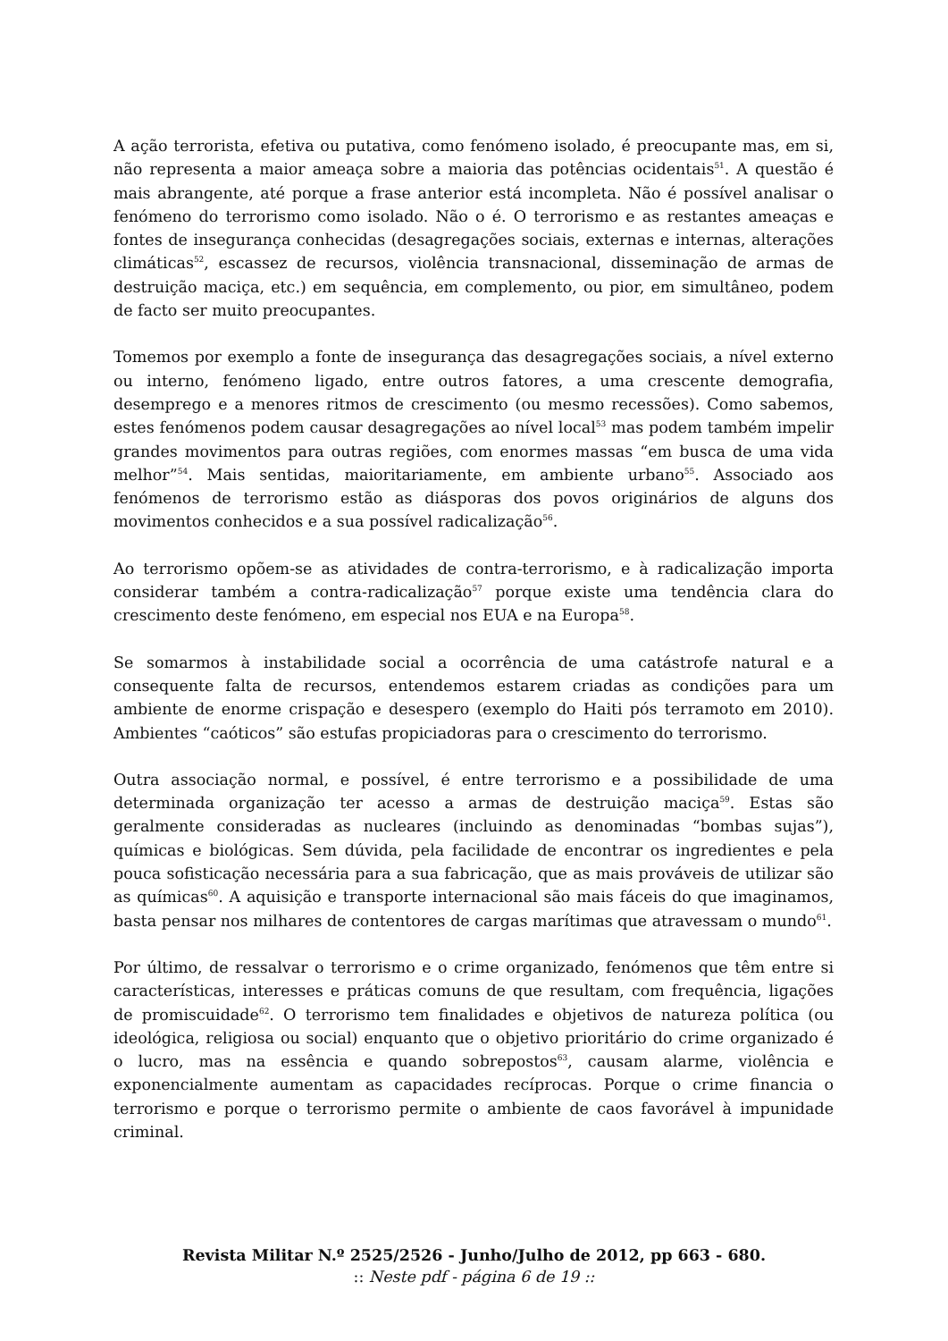A ação terrorista, efetiva ou putativa, como fenómeno isolado, é preocupante mas, em si, não representa a maior ameaça sobre a maioria das potências ocidentais<sup>51</sup>. A questão é mais abrangente, até porque a frase anterior está incompleta. Não é possível analisar o fenómeno do terrorismo como isolado. Não o é. O terrorismo e as restantes ameaças e fontes de insegurança conhecidas (desagregações sociais, externas e internas, alterações climáticas<sup>52</sup>, escassez de recursos, violência transnacional, disseminação de armas de destruição maciça, etc.) em sequência, em complemento, ou pior, em simultâneo, podem de facto ser muito preocupantes.
Tomemos por exemplo a fonte de insegurança das desagregações sociais, a nível externo ou interno, fenómeno ligado, entre outros fatores, a uma crescente demografia, desemprego e a menores ritmos de crescimento (ou mesmo recessões). Como sabemos, estes fenómenos podem causar desagregações ao nível local<sup>53</sup> mas podem também impelir grandes movimentos para outras regiões, com enormes massas “em busca de uma vida melhor”<sup>54</sup>. Mais sentidas, maioritariamente, em ambiente urbano<sup>55</sup>. Associado aos fenómenos de terrorismo estão as diásporas dos povos originários de alguns dos movimentos conhecidos e a sua possível radicalização<sup>56</sup>.
Ao terrorismo opõem-se as atividades de contra-terrorismo, e à radicalização importa considerar também a contra-radicalização<sup>57</sup> porque existe uma tendência clara do crescimento deste fenómeno, em especial nos EUA e na Europa<sup>58</sup>.
Se somarmos à instabilidade social a ocorrência de uma catástrofe natural e a consequente falta de recursos, entendemos estarem criadas as condições para um ambiente de enorme crispação e desespero (exemplo do Haiti pós terramoto em 2010). Ambientes “caóticos” são estufas propiciadoras para o crescimento do terrorismo.
Outra associação normal, e possível, é entre terrorismo e a possibilidade de uma determinada organização ter acesso a armas de destruição maciça<sup>59</sup>. Estas são geralmente consideradas as nucleares (incluindo as denominadas “bombas sujas”), químicas e biológicas. Sem dúvida, pela facilidade de encontrar os ingredientes e pela pouca sofisticação necessária para a sua fabricação, que as mais prováveis de utilizar são as químicas<sup>60</sup>. A aquisição e transporte internacional são mais fáceis do que imaginamos, basta pensar nos milhares de contentores de cargas marítimas que atravessam o mundo<sup>61</sup>.
Por último, de ressalvar o terrorismo e o crime organizado, fenómenos que têm entre si características, interesses e práticas comuns de que resultam, com frequência, ligações de promiscuidade<sup>62</sup>. O terrorismo tem finalidades e objetivos de natureza política (ou ideológica, religiosa ou social) enquanto que o objetivo prioritário do crime organizado é o lucro, mas na essência e quando sobrepostos<sup>63</sup>, causam alarme, violência e exponencialmente aumentam as capacidades recíprocas. Porque o crime financia o terrorismo e porque o terrorismo permite o ambiente de caos favorável à impunidade criminal.
Revista Militar N.º 2525/2526 - Junho/Julho de 2012, pp 663 - 680.
:: Neste pdf - página 6 de 19 ::